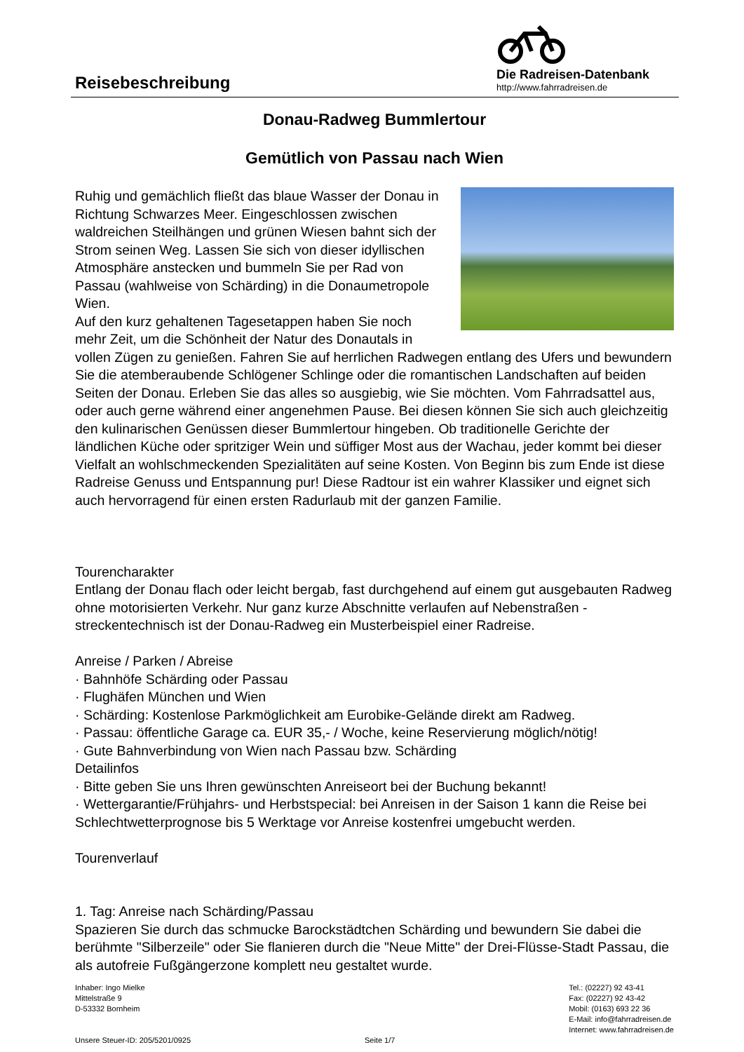Reisebeschreibung
Die Radreisen-Datenbank
http://www.fahrradreisen.de
Donau-Radweg Bummlertour
Gemütlich von Passau nach Wien
Ruhig und gemächlich fließt das blaue Wasser der Donau in Richtung Schwarzes Meer. Eingeschlossen zwischen waldreichen Steilhängen und grünen Wiesen bahnt sich der Strom seinen Weg. Lassen Sie sich von dieser idyllischen Atmosphäre anstecken und bummeln Sie per Rad von Passau (wahlweise von Schärding) in die Donaumetropole Wien.
Auf den kurz gehaltenen Tagesetappen haben Sie noch mehr Zeit, um die Schönheit der Natur des Donautals in vollen Zügen zu genießen. Fahren Sie auf herrlichen Radwegen entlang des Ufers und bewundern Sie die atemberaubende Schlögener Schlinge oder die romantischen Landschaften auf beiden Seiten der Donau. Erleben Sie das alles so ausgiebig, wie Sie möchten. Vom Fahrradsattel aus, oder auch gerne während einer angenehmen Pause. Bei diesen können Sie sich auch gleichzeitig den kulinarischen Genüssen dieser Bummlertour hingeben. Ob traditionelle Gerichte der ländlichen Küche oder spritziger Wein und süffiger Most aus der Wachau, jeder kommt bei dieser Vielfalt an wohlschmeckenden Spezialitäten auf seine Kosten. Von Beginn bis zum Ende ist diese Radreise Genuss und Entspannung pur! Diese Radtour ist ein wahrer Klassiker und eignet sich auch hervorragend für einen ersten Radurlaub mit der ganzen Familie.
Tourencharakter
Entlang der Donau flach oder leicht bergab, fast durchgehend auf einem gut ausgebauten Radweg ohne motorisierten Verkehr. Nur ganz kurze Abschnitte verlaufen auf Nebenstraßen - streckentechnisch ist der Donau-Radweg ein Musterbeispiel einer Radreise.
Anreise / Parken / Abreise
· Bahnhöfe Schärding oder Passau
· Flughäfen München und Wien
· Schärding: Kostenlose Parkmöglichkeit am Eurobike-Gelände direkt am Radweg.
· Passau: öffentliche Garage ca. EUR 35,- / Woche, keine Reservierung möglich/nötig!
· Gute Bahnverbindung von Wien nach Passau bzw. Schärding
Detailinfos
· Bitte geben Sie uns Ihren gewünschten Anreiseort bei der Buchung bekannt!
· Wettergarantie/Frühjahrs- und Herbstspecial: bei Anreisen in der Saison 1 kann die Reise bei Schlechtwetterprognose bis 5 Werktage vor Anreise kostenfrei umgebucht werden.
Tourenverlauf
1. Tag: Anreise nach Schärding/Passau
Spazieren Sie durch das schmucke Barockstädtchen Schärding und bewundern Sie dabei die berühmte "Silberzeile" oder Sie flanieren durch die "Neue Mitte" der Drei-Flüsse-Stadt Passau, die als autofreie Fußgängerzone komplett neu gestaltet wurde.
Inhaber: Ingo Mielke
Mittelstraße 9
D-53332 Bornheim
Unsere Steuer-ID: 205/5201/0925
Seite 1/7 Tel.: (02227) 92 43-41
Fax: (02227) 92 43-42
Mobil: (0163) 693 22 36
E-Mail: info@fahrradreisen.de
Internet: www.fahrradreisen.de